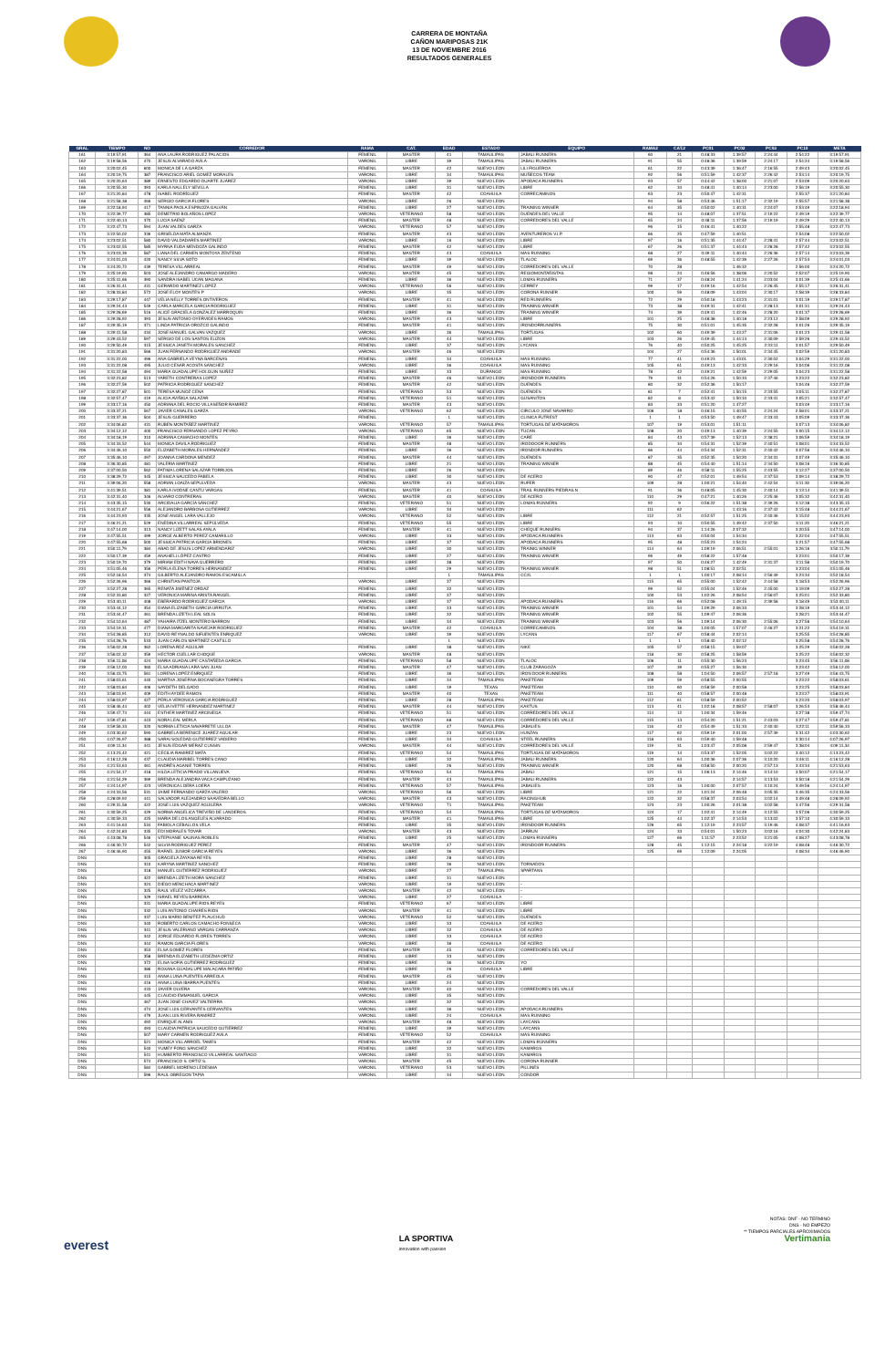CARRERA DE MONTAÑA
CAÑON MARIPOSAS 21K
13 DE NOVIEMBRE 2016
RESULTADOS GENERALES
| GRAL | TIEMPO | NO | CORREDOR | RAMA | CAT. | EDAD | ESTADO | EQUIPO | RAMA2 | CAT.2 | PC01 | PC02 | PC03 | PC10 | META |
| --- | --- | --- | --- | --- | --- | --- | --- | --- | --- | --- | --- | --- | --- | --- | --- |
| 161 | 3:19:57,91 | 364 | ANA LAURA RODRIGUEZ PALACIOS | FEMENIL | MASTER | 41 | TAMAULIPAS | JABALI RUNNERS | 60 | 21 | 0:48:33 | 1:39:57 | 2:24:44 | 2:54:22 | 3:19:57,91 |
| 162 | 3:19:58,56 | 470 | JESUS ALVARADO AVILA | VARONIL | LIBRE | 39 | TAMAULIPAS | JABALI RUNNERS | 91 | 55 | 0:48:36 | 1:39:59 | 2:24:17 | 2:54:24 | 3:19:58,56 |
| 163 | 3:20:02,45 | 600 | MONICA DE LA GARZA | FEMENIL | MASTER | 42 | NUEVO LEON | LILI FIGUEROA | 61 | 22 | 0:43:39 | 1:36:47 | 2:16:55 | 2:49:43 | 3:20:02,45 |
| 164 | 3:20:19,75 | 387 | FRANCISCO ARIEL GOMEZ MORALES | VARONIL | LIBRE | 34 | TAMAULIPAS | MUÑECOS TEAM | 92 | 56 | 0:51:59 | 1:42:37 | 2:26:42 | 2:53:14 | 3:20:19,75 |
| 165 | 3:20:20,63 | 389 | ERNESTO EDGARDO DUARTE JUÁREZ | VARONIL | LIBRE | 39 | NUEVO LEON | APODACA RUNNERS | 93 | 57 | 0:44:42 | 1:38:00 | 2:21:07 | 2:53:09 | 3:20:20,63 |
| 166 | 3:20:55,30 | 393 | KARLA NALLELY SEVILLA | FEMENIL | LIBRE | 31 | NUEVO LEON | LIBRE | 62 | 34 | 0:48:41 | 1:40:14 | 2:23:00 | 2:56:19 | 3:20:55,30 |
| 167 | 3:21:20,84 | 478 | ISABEL RODRÍGUEZ | FEMENIL | MASTER | 42 | COAHUILA | CORRECAMINOS | 63 | 23 | 0:50:47 | 1:42:31 | | 2:55:37 | 3:21:20,84 |
| 168 | 3:21:58,38 | 466 | SERGIO GARCIA FLORES | VARONIL | LIBRE | 26 | NUEVO LEON | | 94 | 58 | 0:53:46 | 1:51:17 | 2:32:19 | 2:55:57 | 3:21:58,38 |
| 169 | 3:22:18,94 | 417 | TANNIA PAOLA ESPINOZA GALVÁN | FEMENIL | LIBRE | 27 | NUEVO LEON | TRAINING WINNER | 64 | 35 | 0:50:02 | 1:40:31 | 2:24:07 | 2:53:49 | 3:22:18,94 |
| 170 | 3:22:39,77 | 385 | DEMETRIO BOLAÑOS LOPEZ | VARONIL | VETERANO | 58 | NUEVO LEON | DUENDES DEL VALLE | 95 | 14 | 0:48:07 | 1:37:51 | 2:19:22 | 2:49:19 | 3:22:39,77 |
| 171 | 3:22:40,13 | 370 | LUCIA SAENZ | FEMENIL | MASTER | 48 | NUEVO LEON | CORREDORES DEL VALLE | 65 | 24 | 0:48:11 | 1:37:56 | 2:19:19 | 2:49:29 | 3:22:40,13 |
| 172 | 3:22:47,73 | 594 | JUAN VALDES GARZA | VARONIL | VETERANO | 57 | NUEVO LEON | | 96 | 15 | 0:46:41 | 1:40:22 | | 2:55:48 | 3:22:47,73 |
| 173 | 3:22:50,02 | 336 | GRISELDA MATA ALMANZA | FEMENIL | MASTER | 43 | NUEVO LEON | AVENTUREROS V.I.P. | 66 | 25 | 0:47:59 | 1:40:51 | | 2:54:08 | 3:22:50,02 |
| 174 | 3:23:02,51 | 580 | DAVID VALDADARES MARTINEZ | VARONIL | LIBRE | 16 | NUEVO LEON | LIBRE | 97 | 16 | 0:51:35 | 1:44:47 | 2:28:41 | 2:57:44 | 3:23:02,51 |
| 175 | 3:23:02,55 | 585 | MYRNA EUDA MENDOZA GALINDO | FEMENIL | MASTER | 42 | NUEVO LEON | LIBRE | 67 | 26 | 0:51:37 | 1:44:43 | 2:28:28 | 2:57:42 | 3:23:02,55 |
| 176 | 3:23:03,39 | 587 | LIANA DEL CARMEN MONTOYA ZENTENO | FEMENIL | MASTER | 43 | COAHUILA | MAS RUNNING | 68 | 27 | 0:49:11 | 1:40:44 | 2:26:36 | 2:57:14 | 3:23:03,39 |
| 177 | 3:24:01,03 | 420 | NANCY SILVA SOTO | FEMENIL | LIBRE | 39 | NUEVO LEON | TLALOC | 69 | 36 | 0:48:55 | 1:42:39 | 2:27:26 | 2:57:53 | 3:24:01,03 |
| 178 | 3:24:20,72 | 439 | TERESA VILLARREAL | FEMENIL | MASTER | 49 | NUEVO LEON | CORREDORES DEL VALLE | 70 | 28 | | 1:46:32 | | 2:56:00 | 3:24:20,72 |
| 179 | 3:25:19,90 | 503 | JOSE ALEJANDRO CAMARGO MADERO | VARONIL | MASTER | 45 | NUEVO LEON | REGIOMONTAÑISTAS | 98 | 24 | 0:46:56 | 1:38:06 | 2:20:52 | 2:52:07 | 3:25:19,90 |
| 180 | 3:25:41,66 | 390 | SANDRA ISABEL UCAN MAGANA | FEMENIL | LIBRE | 36 | NUEVO LEON | LOMAS RUNNERS | 71 | 37 | 0:48:24 | 1:41:24 | 2:03:04 | 3:01:39 | 3:25:41,66 |
| 181 | 3:26:31,41 | 431 | GERARDO MARTINEZ LOPEZ | VARONIL | VETERANO | 56 | NUEVO LEON | CERREY | 99 | 17 | 0:49:16 | 1:42:54 | 2:26:45 | 2:55:17 | 3:26:31,41 |
| 182 | 3:28:33,84 | 572 | JOSE ELOY MONTES P | VARONIL | LIBRE | 35 | NUEVO LEON | CORONA RUNNER | 100 | 59 | 0:48:09 | 1:43:04 | 2:30:17 | 2:58:39 | 3:28:33,84 |
| 183 | 3:29:17,87 | 447 | VELIA NELLY TORRES ONTIVEROS | FEMENIL | MASTER | 41 | NUEVO LEON | RED RUNNERS | 72 | 29 | 0:50:18 | 1:43:23 | 2:31:01 | 3:01:19 | 3:29:17,87 |
| 184 | 3:29:24,43 | 549 | CARLA MARCELA GARCIA RODRIGUEZ | FEMENIL | LIBRE | 31 | NUEVO LEON | TRAINING WINNER | 73 | 38 | 0:49:31 | 1:42:41 | 2:28:13 | 3:01:31 | 3:29:24,43 |
| 185 | 3:29:28,69 | 516 | ALICE GRACIELA GONZALEZ MARROQUIN | FEMENIL | LIBRE | 36 | NUEVO LEON | TRAINING WINNER | 74 | 39 | 0:49:41 | 1:42:46 | 2:28:20 | 3:01:37 | 3:29:28,69 |
| 186 | 3:29:28,92 | 393 | JESUS ANTONIO OYERVIDES RAMOS | VARONIL | MASTER | 43 | NUEVO LEON | LIBRE | 101 | 25 | 0:48:38 | 1:40:18 | 2:23:12 | 2:58:09 | 3:29:28,92 |
| 187 | 3:29:35,19 | 371 | LINDA PATRICIA OROZCO GALINDO | FEMENIL | MASTER | 41 | NUEVO LEON | IRONDORRUNNERS | 75 | 30 | 0:51:01 | 1:45:35 | 2:32:28 | 3:01:26 | 3:29:35,19 |
| 188 | 3:29:41,58 | 434 | JOSE MANUEL GALVAN VAZQUEZ | VARONIL | LIBRE | 36 | TAMAULIPAS | TORTUGAS | 102 | 60 | 0:49:39 | 1:43:27 | 2:31:06 | 3:01:23 | 3:29:41,58 |
| 189 | 3:29:43,52 | 597 | SERGIO DE LOS SANTOS ELIZON | VARONIL | MASTER | 44 | NUEVO LEON | LIBRE | 103 | 26 | 0:49:45 | 1:44:13 | 2:30:09 | 2:59:26 | 3:29:43,52 |
| 190 | 3:29:50,49 | 315 | JESSICA JANETH MORALES SANCHEZ | FEMENIL | LIBRE | 37 | NUEVO LEON | LYCANS | 76 | 40 | 0:50:25 | 1:45:25 | 2:33:11 | 3:01:57 | 3:29:50,49 |
| 191 | 3:31:20,83 | 566 | JUAN FERNANDO RODRIGUEZ ANDRADE | VARONIL | MASTER | 46 | NUEVO LEON | | 104 | 27 | 0:54:36 | 1:50:01 | 2:34:45 | 3:02:59 | 3:31:20,83 |
| 192 | 3:31:22,00 | 496 | ANA GABRIELA VEYNA BARCENAS | FEMENIL | LIBRE | 34 | COAHUILA | MAS RUNNING | 77 | 41 | 0:49:23 | 1:43:01 | 2:30:02 | 3:04:29 | 3:31:22,00 |
| 193 | 3:31:22,08 | 495 | JULIO CESAR ACOSTA SANCHEZ | VARONIL | LIBRE | 36 | COAHUILA | MAS RUNNING | 105 | 61 | 0:49:13 | 1:42:33 | 2:29:16 | 3:04:06 | 3:31:22,08 |
| 194 | 3:31:22,58 | 494 | MARIA GUADALUPE HOLGUIN NUÑEZ | FEMENIL | LIBRE | 33 | DURANGO | MAS RUNNING | 78 | 42 | 0:49:21 | 1:42:59 | 2:29:05 | 3:04:23 | 3:31:22,58 |
| 195 | 3:32:23,82 | 513 | YARETH CONTRERAS LOPEZ | FEMENIL | MASTER | 46 | NUEVO LEON | IRONDOOR RUNNERS | 79 | 31 | 0:54:26 | 1:50:33 | 2:37:46 | 3:23:22 | 3:32:23,82 |
| 196 | 3:32:27,59 | 502 | PATRICIA RODRIGUEZ SANCHEZ | FEMENIL | MASTER | 42 | NUEVO LEON | DUENDES | 80 | 32 | 0:52:36 | 1:50:17 | | 3:04:46 | 3:32:27,59 |
| 197 | 3:32:27,87 | 501 | TERESA MUNOZ CENA | FEMENIL | VETERANO | 53 | NUEVO LEON | DUENDES | 81 | 7 | 0:52:41 | 1:50:15 | 2:33:55 | 3:05:11 | 3:32:27,87 |
| 198 | 3:32:57,47 | 419 | ALICIA AVIÑIGA SALAZAR | FEMENIL | VETERANO | 51 | NUEVO LEON | GUSANITOS | 82 | 8 | 0:53:42 | 1:50:10 | 2:33:41 | 3:05:21 | 3:32:57,47 |
| 199 | 3:33:17,16 | 450 | ADRIANA DEL ROCIO VILLASEÑOR RAMIREZ | FEMENIL | MASTER | 43 | NUEVO LEON | | 83 | 33 | 0:51:20 | 1:47:27 | | 3:03:49 | 3:33:17,16 |
| 200 | 3:33:37,21 | 567 | JAVIER CANALES GARZA | VARONIL | VETERANO | 62 | NUEVO LEON | CIRCULO JOSE NAVARRO | 106 | 18 | 0:46:15 | 1:40:55 | 2:24:24 | 2:58:01 | 3:33:37,21 |
| 201 | 3:33:37,36 | 504 | JESUS GUERRERO | FEMENIL | | 1 | NUEVO LEON | CLINICA FUTREST | 1 | 1 | 0:53:50 | 1:49:47 | 2:33:43 | 3:05:09 | 3:33:37,36 |
| 202 | 3:34:06,82 | 431 | RUBEN MONTAÑEZ MARTINEZ | VARONIL | VETERANO | 57 | TAMAULIPAS | TORTUGAS DE MATAMOROS | 107 | 19 | 0:53:01 | 1:51:11 | | 3:07:13 | 3:34:06,82 |
| 203 | 3:34:12,12 | 400 | FRANCISCO FERNANDO LOPEZ PEYRO | VARONIL | VETERANO | 65 | NUEVO LEON | TUCAN | 108 | 20 | 0:49:13 | 1:40:39 | 2:24:55 | 3:00:15 | 3:34:12,12 |
| 204 | 3:34:18,19 | 310 | ADRIANA CAMACHO MONTES | FEMENIL | LIBRE | 36 | NUEVO LEON | CARE | 84 | 43 | 0:57:39 | 1:52:13 | 2:38:21 | 3:06:59 | 3:34:18,19 |
| 205 | 3:34:33,52 | 544 | MONICA DAVILA RODRIGUEZ | FEMENIL | MASTER | 48 | NUEVO LEON | IRODOOOR RUNNERS | 85 | 34 | 0:54:31 | 1:52:39 | 2:40:51 | 3:08:01 | 3:34:33,52 |
| 206 | 3:34:46,10 | 550 | ELIZABETH MORALES HERNÁNDEZ | FEMENIL | LIBRE | 36 | NUEVO LEON | IRONDOR RUNNERS | 86 | 44 | 0:54:34 | 1:52:31 | 2:40:42 | 3:07:56 | 3:34:46,10 |
| 207 | 3:35:46,10 | 497 | JOANNA CARDONA MENDEZ | FEMENIL | MASTER | 44 | NUEVO LEON | DUENDES | 87 | 35 | 0:52:35 | 1:50:20 | 2:34:31 | 3:07:49 | 3:35:46,10 |
| 208 | 3:36:30,85 | 481 | VALERIA MARTINEZ | FEMENIL | LIBRE | 21 | NUEVO LEON | TRAINING WINNER | 88 | 45 | 0:54:40 | 1:51:14 | 2:34:50 | 3:08:16 | 3:36:30,85 |
| 209 | 3:37:00,50 | 562 | FATIMA LORENA SALAZAR TORRIJOS | FEMENIL | LIBRE | 26 | NUEVO LEON | | 89 | 46 | 0:58:11 | 1:55:25 | 2:43:55 | 3:12:27 | 3:37:00,50 |
| 210 | 3:38:29,72 | 345 | JESSICA SAUCEDO FABELA | FEMENIL | LIBRE | 30 | NUEVO LEON | DE ACERO | 90 | 47 | 0:52:01 | 1:49:54 | 2:37:53 | 3:09:14 | 3:38:29,72 |
| 211 | 3:39:06,20 | 558 | ADRIAN LOAIZA SEPULVEDA | VARONIL | MASTER | 43 | NUEVO LEON | RUFER | 109 | 28 | 1:00:21 | 1:54:40 | 2:42:54 | 3:11:30 | 3:39:06,20 |
| 212 | 3:41:39,51 | 381 | KARLA IVODNE CANTU VARGAS | FEMENIL | MASTER | 41 | COAHUILA | TRAIL RUNNERS PIEDRAS N | 91 | 36 | 0:48:05 | 1:45:30 | 2:40:14 | 3:13:14 | 3:41:39,51 |
| 213 | 3:42:31,40 | 346 | ALVARO CONTRERAS | VARONIL | MASTER | 40 | NUEVO LEON | DE ACERO | 110 | 29 | 0:47:21 | 1:40:26 | 2:25:46 | 3:05:32 | 3:42:31,40 |
| 214 | 3:43:35,15 | 530 | ARCIDALIA GARCÍA SÁNCHEZ | FEMENIL | VETERANO | 51 | NUEVO LEON | LOMAS RUNNERS | 92 | 9 | 0:56:22 | 1:51:38 | 2:39:26 | 3:12:38 | 3:43:35,15 |
| 215 | 3:44:21,67 | 556 | ALEJANDRO BARBOSA GUTIERREZ | VARONIL | LIBRE | 34 | NUEVO LEON | | 111 | 62 | | 1:43:16 | 2:37:42 | 3:15:48 | 3:44:21,67 |
| 216 | 3:44:23,93 | 335 | JOSE ANGEL LARA VALLEJO | VARONIL | VETERANO | 52 | NUEVO LEON | LIBRE | 112 | 21 | 0:52:57 | 1:51:25 | 2:40:46 | 3:15:02 | 3:44:23,93 |
| 217 | 3:46:21,21 | 529 | ENEDINA VILLARREAL SEPÚLVEDA | FEMENIL | VETERANO | 55 | NUEVO LEON | LIBRE | 93 | 10 | 0:50:55 | 1:49:42 | 2:37:50 | 3:11:20 | 3:46:21,21 |
| 218 | 3:47:14,00 | 313 | NANCY LIZETT SALAS AYALA | FEMENIL | MASTER | 41 | NUEVO LEON | CHEQUE RUNNERS | 94 | 37 | 1:14:26 | 2:07:32 | | 3:20:55 | 3:47:14,00 |
| 219 | 3:47:55,51 | 499 | JORGE ALBERTO PEREZ CAMARILLO | VARONIL | LIBRE | 33 | NUEVO LEON | APODACA RUNNERS | 113 | 63 | 0:50:04 | 1:54:34 | | 3:22:04 | 3:47:55,51 |
| 220 | 3:47:55,68 | 500 | JESSICA PATRICIA GARCIA BRIONES | FEMENIL | LIBRE | 37 | NUEVO LEON | APODACA RUNNERS | 95 | 48 | 0:55:23 | 1:54:24 | | 3:21:57 | 3:47:55,68 |
| 221 | 3:50:11,79 | 384 | ABAD DE JESUS LOPEZ ARMENDARIZ | VARONIL | LIBRE | 30 | NUEVO LEON | TRAINIG WINNER | 114 | 64 | 1:09:19 | 2:06:51 | 2:55:01 | 3:26:16 | 3:50:11,79 |
| 222 | 3:50:17,39 | 459 | ANAHIELI LÓPEZ CASTRO | FEMENIL | LIBRE | 27 | NUEVO LEON | TRAINING WINNER | 96 | 49 | 0:58:22 | 1:57:48 | | 3:23:01 | 3:50:17,39 |
| 223 | 3:50:19,70 | 379 | MIRIAM EDITH NAVA GUERRERO | FEMENIL | LIBRE | 38 | NUEVO LEON | | 97 | 50 | 0:46:27 | 1:42:49 | 2:31:37 | 3:11:58 | 3:50:19,70 |
| 224 | 3:51:05,46 | 356 | PERLA ELENA TORRES HERNANDEZ | FEMENIL | LIBRE | 29 | NUEVO LEON | TRAINING WINNER | 98 | 51 | 1:08:51 | 2:02:51 | | 3:23:04 | 3:51:05,46 |
| 225 | 3:52:18,54 | 374 | GILBERTO ALEJANDRO RAMOS ESCAMILLA | | | 1 | TAMAULIPAS | CC2L | 1 | 1 | 1:00:17 | 2:08:14 | 2:56:49 | 3:23:34 | 3:52:18,54 |
| 226 | 3:52:26,96 | 366 | CHRISTIAN PANTOJA | VARONIL | LIBRE | 37 | NUEVO LEON | | 115 | 65 | 0:55:00 | 1:52:42 | 2:44:58 | 3:18:53 | 3:52:26,96 |
| 227 | 3:52:27,28 | 365 | RENATA JIMÉNEZ ORDAZ | FEMENIL | LIBRE | 32 | NUEVO LEON | | 99 | 52 | 0:55:04 | 1:52:46 | 2:45:00 | 3:19:09 | 3:52:27,28 |
| 228 | 3:52:33,80 | 327 | VERONICA MARINA ARISTA RANGEL | FEMENIL | LIBRE | 37 | NUEVO LEON | | 100 | 53 | 1:02:26 | 2:08:54 | 2:56:07 | 3:25:01 | 3:52:33,80 |
| 229 | 3:53:40,11 | 408 | EBERARDO RODRIGUEZ GARCIA | VARONIL | LIBRE | 37 | NUEVO LEON | APODACA RUNNERS | 116 | 66 | 0:52:08 | 1:49:15 | 2:39:58 | 3:18:49 | 3:53:40,11 |
| 230 | 3:53:44,12 | 354 | DIANA ELIZABETH GARCIA URRUTIA | FEMENIL | LIBRE | 33 | NUEVO LEON | TRAINING WINNER | 101 | 54 | 1:09:29 | 2:06:33 | | 3:28:19 | 3:53:44,12 |
| 231 | 3:53:44,47 | 461 | BRENDA LIZETH LEAL SOLIS | FEMENIL | LIBRE | 32 | NUEVO LEON | TRAINING WINNER | 102 | 55 | 1:09:47 | 2:06:36 | | 3:28:21 | 3:53:44,47 |
| 232 | 3:54:10,64 | 487 | YAHAIRA ITZEL MONTERO BARRON | FEMENIL | LIBRE | 34 | NUEVO LEON | TRAINING WINNER | 103 | 56 | 1:09:14 | 2:06:30 | 2:55:06 | 3:27:56 | 3:54:10,64 |
| 233 | 3:54:19,31 | 477 | DIANA MARGARITA NAVEJAR RODRIGUEZ | FEMENIL | MASTER | 42 | COAHUILA | CORRECAMINOS | 104 | 38 | 1:00:05 | 1:57:07 | 2:46:27 | 3:21:22 | 3:54:19,31 |
| 234 | 3:54:28,85 | 312 | DAVID REYNALDO SIFUENTES ENRIQUEZ | VARONIL | LIBRE | 39 | NUEVO LEON | LYCANS | 117 | 67 | 0:58:44 | 2:02:14 | | 3:25:55 | 3:54:28,85 |
| 235 | 3:54:28,76 | 533 | JUAN CARLOS MARTINEZ CASTILLO | | | 1 | NUEVO LEON | | 1 | 1 | 0:58:40 | 2:02:12 | | 3:25:58 | 3:54:28,76 |
| 236 | 3:56:02,28 | 362 | LORENA RDZ AGUILAR | FEMENIL | LIBRE | 38 | NUEVO LEON | NIKE | 105 | 57 | 0:58:15 | 1:59:07 | | 3:25:29 | 3:56:02,28 |
| 237 | 3:56:02,32 | 359 | HECTOR CUELLAR CHOQUE | VARONIL | MASTER | 48 | NUEVO LEON | | 118 | 30 | 0:58:25 | 1:58:59 | | 3:25:22 | 3:56:02,32 |
| 238 | 3:56:11,08 | 424 | MARIA GUADALUPE CASTAÑEDA GARCIA | FEMENIL | VETERANO | 58 | NUEVO LEON | TLALOC | 106 | 11 | 0:55:30 | 1:56:23 | | 3:23:45 | 3:56:11,08 |
| 239 | 3:56:12,00 | 360 | ELSA ADRIANA LARA SAN JUAN | FEMENIL | MASTER | 47 | NUEVO LEON | CLUB ZARAGOZA | 107 | 39 | 0:55:27 | 1:56:30 | | 3:23:42 | 3:56:12,00 |
| 240 | 3:56:43,75 | 561 | LORENA LOPEZ ENRIQUEZ | FEMENIL | LIBRE | 36 | NUEVO LEON | IRON DOOR RUNNERS | 108 | 58 | 1:04:50 | 2:06:57 | 2:57:18 | 3:27:49 | 3:56:43,75 |
| 241 | 3:58:03,61 | 440 | MARTHA JOSEFINA BOCANEGRA TORRES | FEMENIL | LIBRE | 34 | TAMAULIPAS | PAKETEAM | 109 | 59 | 0:58:55 | 2:00:55 | | 3:23:22 | 3:58:03,61 |
| 242 | 3:58:03,84 | 406 | SAYDETH DELGADO | FEMENIL | LIBRE | 19 | TEXAS | PAKETEAM | 110 | 60 | 0:58:59 | 2:00:58 | | 3:23:25 | 3:58:03,84 |
| 243 | 3:58:03,91 | 409 | EDITH AYDEE RAMOS | FEMENIL | MASTER | 40 | TEXAS | PAKETEAM | 111 | 40 | 0:58:57 | 2:00:48 | | 3:23:27 | 3:58:03,91 |
| 244 | 3:58:03,97 | 427 | PERLA VERONICA GARCIA RODRIGUEZ | FEMENIL | LIBRE | 28 | TAMAULIPAS | PAKETEAM | 112 | 61 | 0:58:59 | 2:00:52 | | 3:23:20 | 3:58:03,97 |
| 245 | 3:58:46,44 | 402 | VELIA IVETTE HERNANDEZ MARTINEZ | FEMENIL | MASTER | 44 | NUEVO LEON | KAKTUS | 113 | 41 | 1:02:18 | 2:08:57 | 2:58:07 | 3:26:53 | 3:58:46,44 |
| 246 | 3:59:47,74 | 444 | ESTHER MARTINEZ ARCINIEGA | FEMENIL | VETERANO | 51 | NUEVO LEON | CORREDORES DEL VALLE | 114 | 12 | 1:00:34 | 1:59:46 | | 3:27:38 | 3:59:47,74 |
| 247 | 3:59:47,81 | 443 | NORA LEAL MERLA | FEMENIL | VETERANO | 68 | NUEVO LEON | CORREDORES DEL VALLE | 115 | 13 | 0:54:20 | 1:51:21 | 2:43:03 | 3:27:47 | 3:59:47,81 |
| 248 | 3:59:56,33 | 320 | NORMA LETICIA NAVARRETE ULLOA | FEMENIL | MASTER | 47 | TAMAULIPAS | JABALIES | 116 | 42 | 0:54:49 | 1:51:33 | 2:40:40 | 3:22:11 | 3:59:56,33 |
| 249 | 4:03:30,62 | 590 | GABRIELA BERENICE JUAREZ AGUILAR | FEMENIL | LIBRE | 23 | NUEVO LEON | HUNZAS | 117 | 62 | 0:59:19 | 2:01:00 | 2:57:39 | 3:31:42 | 4:03:30,62 |
| 250 | 4:07:26,97 | 388 | SARAI SOLEDAD GUTIERREZ VADIERO | FEMENIL | LIBRE | 34 | COAHUILA | STEEL RUNNERS | 118 | 63 | 0:59:40 | 1:59:48 | | 3:30:14 | 4:07:26,97 |
| 251 | 4:09:11,34 | 441 | JESUS EDGAR MERAZ CUSSIN | VARONIL | MASTER | 44 | NUEVO LEON | CORREDORES DEL VALLE | 119 | 31 | 1:03:47 | 2:05:08 | 2:59:47 | 3:38:04 | 4:09:11,34 |
| 252 | 4:13:23,42 | 421 | CECILIA RAMIREZ MATA | FEMENIL | VETERANO | 54 | TAMAULIPAS | TORTUGAS DE MATAMOROS | 119 | 14 | 0:53:37 | 1:52:05 | 3:02:22 | 3:40:12 | 4:13:23,42 |
| 253 | 4:16:12,28 | 437 | CLAUDIA MARIBEL TORRES CANO | FEMENIL | LIBRE | 32 | TAMAULIPAS | JABALI RUNNERS | 120 | 64 | 1:00:36 | 2:07:36 | 3:10:20 | 3:46:11 | 4:16:12,28 |
| 254 | 4:21:53,63 | 461 | ANDRÉS AGANIE TORRES | FEMENIL | LIBRE | 26 | NUEVO LEON | TRAINING WINNER | 120 | 68 | 0:58:50 | 2:00:20 | 2:57:13 | 3:43:34 | 4:21:53,63 |
| 255 | 4:21:54,17 | 418 | HILDA LETICIA PRADO VILLANUEVA | FEMENIL | VETERANO | 54 | TAMAULIPAS | JABALI | 121 | 15 | 1:06:13 | 2:14:46 | 3:14:10 | 3:50:07 | 4:21:54,17 |
| 256 | 4:21:54,29 | 369 | BRENDA ALEJANDRA VACA CAMPUZANO | FEMENIL | MASTER | 43 | TAMAULIPAS | JABALI RUNNERS | 122 | 43 | | 2:14:57 | 3:13:53 | 3:50:18 | 4:21:54,29 |
| 257 | 4:24:14,97 | 423 | VERÓNICA LOERA LOERA | FEMENIL | VETERANO | 57 | TAMAULIPAS | JABALIES | 123 | 16 | 1:00:00 | 2:07:57 | 3:10:24 | 3:49:56 | 4:24:14,97 |
| 258 | 4:24:33,56 | 531 | JAIME FERNANDO GARZA VALERO | VARONIL | VETERANO | 56 | NUEVO LEON | LIBRE | 121 | 22 | 1:01:24 | 2:06:48 | 3:05:35 | 3:46:35 | 4:24:33,56 |
| 259 | 4:28:09,92 | 441 | SALVADOR ALEJANDRO SAAVEDRA BELLO | VARONIL | MASTER | 43 | NUEVO LEON | RACINGHUB | 122 | 32 | 0:58:37 | 2:03:54 | 3:02:14 | 3:49:48 | 4:28:09,92 |
| 260 | 4:29:31,58 | 422 | JOSE LUIS VAZQUEZ AGUILERA | VARONIL | VETERANO | 71 | TAMAULIPAS | PAKETEAM | 123 | 23 | 1:00:26 | 2:01:38 | 3:02:58 | 3:47:56 | 4:29:31,58 |
| 261 | 4:30:59,25 | 429 | NORMA ANGELICA TREVIÑO DE LANDEROS | FEMENIL | VETERANO | 54 | TAMAULIPAS | TORTUGAS DE MATAMOROS | 124 | 17 | 1:02:41 | 2:14:49 | 3:12:55 | 3:57:06 | 4:30:59,25 |
| 262 | 4:30:59,33 | 425 | MARIA DE LOS ANGELES ALVARADO | FEMENIL | MASTER | 41 | TAMAULIPAS | LIBRE | 125 | 44 | 1:02:37 | 2:14:53 | 3:13:02 | 3:57:10 | 4:30:59,33 |
| 263 | 4:41:16,63 | 534 | FABIOLA CEBALLOS VELA | FEMENIL | LIBRE | 35 | NUEVO LEON | IRONDOOR RUNNERS | 126 | 65 | 1:12:19 | 2:23:57 | 3:19:46 | 4:08:37 | 4:41:16,63 |
| 264 | 4:42:24,83 | 335 | EDI MORALES TOVAR | VARONIL | MASTER | 43 | NUEVO LEON | JARRUN | 124 | 33 | 0:54:01 | 1:50:23 | 3:02:16 | 4:04:30 | 4:42:24,83 |
| 265 | 4:43:08,78 | 546 | STEPHANIE SALINAS ROBLES | FEMENIL | LIBRE | 25 | NUEVO LEON | LOMAS RUNNERS | 127 | 66 | 1:11:57 | 2:23:52 | 3:21:05 | 4:08:27 | 4:43:08,78 |
| 266 | 4:46:30,72 | 542 | SILVIA RODRIGUEZ PEREZ | FEMENIL | MASTER | 47 | NUEVO LEON | IRONDOOR RUNNERS | 128 | 45 | 1:12:15 | 2:24:18 | 3:22:19 | 4:08:48 | 4:46:30,72 |
| 267 | 4:46:46,90 | 455 | RAFAEL JUNIOR GARCIA REYES | VARONIL | LIBRE | 36 | NUEVO LEON | | 125 | 69 | 1:12:09 | 2:24:05 | | 4:08:34 | 4:46:46,90 |
| DNS | | 305 | GRACIELA ZAYANA REYES | FEMENIL | LIBRE | 28 | NUEVO LEON | | | | | | | | |
| DNS | | 310 | KARYNA MARTINEZ SANCHEZ | FEMENIL | LIBRE | 36 | NUEVO LEON | TORNADOS | | | | | | | |
| DNS | | 318 | MANUEL GUTIERREZ RODRIGUEZ | VARONIL | LIBRE | 27 | TAMAULIPAS | SPARTANS | | | | | | | |
| DNS | | 322 | BRENDA LIZETH MORA SANCHEZ | FEMENIL | LIBRE | 31 | NUEVO LEON | | | | | | | | |
| DNS | | 324 | DIEGO MENCHACA MARTINEZ | VARONIL | LIBRE | 19 | NUEVO LEON | - | | | | | | | |
| DNS | | 325 | RAUL VELEZ VIZCARRA | VARONIL | MASTER | 42 | NUEVO LEON | - | | | | | | | |
| DNS | | 329 | ISRAEL REYES BARRERA | VARONIL | LIBRE | 27 | COAHUILA | - | | | | | | | |
| DNS | | 331 | MARIA GUADALUPE RIOS REYES | FEMENIL | VETERANO | 67 | NUEVO LEON | LIBRE | | | | | | | |
| DNS | | 332 | LUIS ANTONIO CHAIRES RIOS | VARONIL | MASTER | 41 | NUEVO LEON | LIBRE | | | | | | | |
| DNS | | 337 | LUIS MARIO BENITEZ PLAUCHUD | VARONIL | VETERANO | 52 | NUEVO LEON | DUENDES | | | | | | | |
| DNS | | 340 | ROBERTO CARLOS CAMACHO FONSECA | VARONIL | LIBRE | 33 | COAHUILA | DE ACERO | | | | | | | |
| DNS | | 341 | JESUS VALERIANO VARGAS CARRANZA | VARONIL | LIBRE | 32 | COAHUILA | DE ACERO | | | | | | | |
| DNS | | 342 | JORGE EDUARDO FLORES TORRES | VARONIL | LIBRE | 33 | COAHUILA | DE ACERO | | | | | | | |
| DNS | | 344 | RAMON GARCIA FLORES | VARONIL | LIBRE | 36 | COAHUILA | DE ACERO | | | | | | | |
| DNS | | 353 | ELSA GOMEZ FLORES | FEMENIL | MASTER | 45 | NUEVO LEON | CORREDORES DEL VALLE | | | | | | | |
| DNS | | 358 | BRENDA ELIZABETH LEDEZMA ORTIZ | FEMENIL | LIBRE | 33 | NUEVO LEON | | | | | | | | |
| DNS | | 372 | ELISA SOFIA GUTIERREZ RODRIGUEZ | FEMENIL | LIBRE | 36 | NUEVO LEON | YO | | | | | | | |
| DNS | | 386 | ROXANA GUADALUPE MALACARA PATIÑO | FEMENIL | LIBRE | 26 | COAHUILA | LIBRE | | | | | | | |
| DNS | | 415 | ANNA LUISA PUENTES ARREOLA | FEMENIL | MASTER | 45 | NUEVO LEON | | | | | | | | |
| DNS | | 416 | ANNA LUISA IBARRA PUENTES | FEMENIL | LIBRE | 24 | NUEVO LEON | | | | | | | | |
| DNS | | 433 | JAVIER OLVERA | VARONIL | MASTER | 40 | NUEVO LEON | CORREDORES DEL VALLE | | | | | | | |
| DNS | | 445 | CLAUDIO EMMANUEL GARCIA | VARONIL | LIBRE | 35 | NUEVO LEON | | | | | | | | |
| DNS | | 467 | JUAN JOSE CHAVEZ VALTIERRA | VARONIL | LIBRE | 32 | NUEVO LEON | | | | | | | | |
| DNS | | 474 | JOSE LUIS CERVANTES CERVANTES | VARONIL | LIBRE | 36 | NUEVO LEON | APODACA RUNNERS | | | | | | | |
| DNS | | 479 | JUAN LUIS RIVERA RAMIREZ | VARONIL | LIBRE | 24 | COAHUILA | MAS RUNNING | | | | | | | |
| DNS | | 492 | ENRIQUE ALANIS | VARONIL | MASTER | 48 | NUEVO LEON | LAYCANS | | | | | | | |
| DNS | | 493 | CLAUDIA PATRICIA SAUCEDO GUTIÉRREZ | FEMENIL | LIBRE | 39 | NUEVO LEON | LAYCANS | | | | | | | |
| DNS | | 507 | MARY CARMEN RODRIGUEZ AVILA | FEMENIL | VETERANO | 52 | COAHUILA | MAS RUNNING | | | | | | | |
| DNS | | 521 | MONICA VILLARROEL TAMES | FEMENIL | MASTER | 42 | NUEVO LEON | LOMAS RUNNERS | | | | | | | |
| DNS | | 540 | YUMEY FONG SANCHEZ | FEMENIL | LIBRE | 32 | NUEVO LEON | KAMARGS | | | | | | | |
| DNS | | 541 | HUMBERTO FRANCISCO VILLARREAL SANTIAGO | VARONIL | LIBRE | 31 | NUEVO LEON | KAMARGS | | | | | | | |
| DNS | | 574 | FRANCISCO S. ORTIZ S. | VARONIL | MASTER | 45 | NUEVO LEON | CORONA RUNNER | | | | | | | |
| DNS | | 584 | GABRIEL MORENO LEDESMA | VARONIL | VETERANO | 53 | NUEVO LEON | PILLINES | | | | | | | |
| DNS | | 596 | RAUL OBREGON TAPIA | VARONIL | LIBRE | 34 | NUEVO LEON | CONDOR | | | | | | | |
everest
LA SPORTIVA
innovation with passion
NOTAS: DNF - NO TERMINO
DNS - NO EMPEZO
** TIEMPOS PARCIALES APROXIMADOS
Vertimania